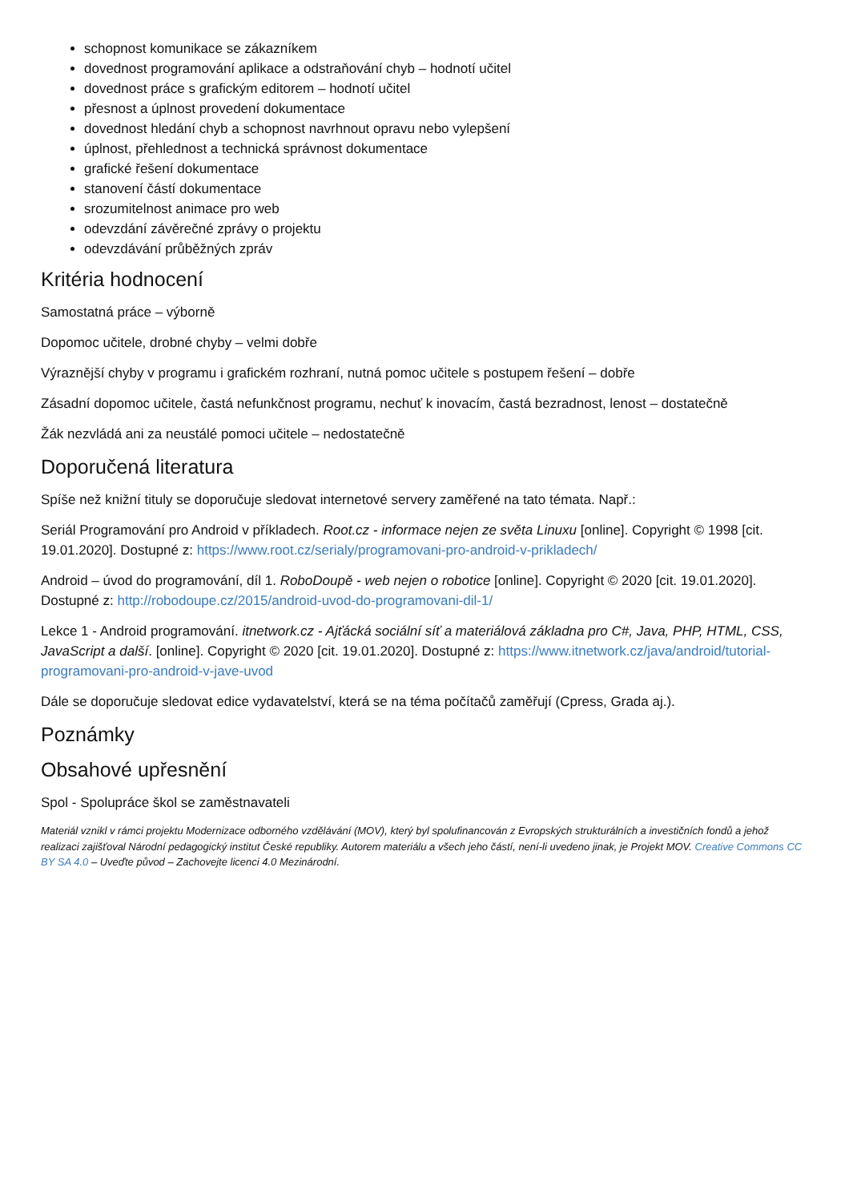schopnost komunikace se zákazníkem
dovednost programování aplikace a odstraňování chyb – hodnotí učitel
dovednost práce s grafickým editorem – hodnotí učitel
přesnost a úplnost provedení dokumentace
dovednost hledání chyb a schopnost navrhnout opravu nebo vylepšení
úplnost, přehlednost a technická správnost dokumentace
grafické řešení dokumentace
stanovení částí dokumentace
srozumitelnost animace pro web
odevzdání závěrečné zprávy o projektu
odevzdávání průběžných zpráv
Kritéria hodnocení
Samostatná práce – výborně
Dopomoc učitele, drobné chyby – velmi dobře
Výraznější chyby v programu i grafickém rozhraní, nutná pomoc učitele s postupem řešení – dobře
Zásadní dopomoc učitele, častá nefunkčnost programu, nechuť k inovacím, častá bezradnost, lenost – dostatečně
Žák nezvládá ani za neustálé pomoci učitele – nedostatečně
Doporučená literatura
Spíše než knižní tituly se doporučuje sledovat internetové servery zaměřené na tato témata. Např.:
Seriál Programování pro Android v příkladech. Root.cz - informace nejen ze světa Linuxu [online]. Copyright © 1998 [cit. 19.01.2020]. Dostupné z: https://www.root.cz/serialy/programovani-pro-android-v-prikladech/
Android – úvod do programování, díl 1. RoboDoupě - web nejen o robotice [online]. Copyright © 2020 [cit. 19.01.2020]. Dostupné z: http://robodoupe.cz/2015/android-uvod-do-programovani-dil-1/
Lekce 1 - Android programování. itnetwork.cz - Ajťácká sociální síť a materiálová základna pro C#, Java, PHP, HTML, CSS, JavaScript a další. [online]. Copyright © 2020 [cit. 19.01.2020]. Dostupné z: https://www.itnetwork.cz/java/android/tutorial-programovani-pro-android-v-jave-uvod
Dále se doporučuje sledovat edice vydavatelství, která se na téma počítačů zaměřují (Cpress, Grada aj.).
Poznámky
Obsahové upřesnění
Spol - Spolupráce škol se zaměstnavateli
Materiál vznikl v rámci projektu Modernizace odborného vzdělávání (MOV), který byl spolufinancován z Evropských strukturálních a investičních fondů a jehož realizaci zajišťoval Národní pedagogický institut České republiky. Autorem materiálu a všech jeho částí, není-li uvedeno jinak, je Projekt MOV. Creative Commons CC BY SA 4.0 – Uveďte původ – Zachovejte licenci 4.0 Mezinárodní.